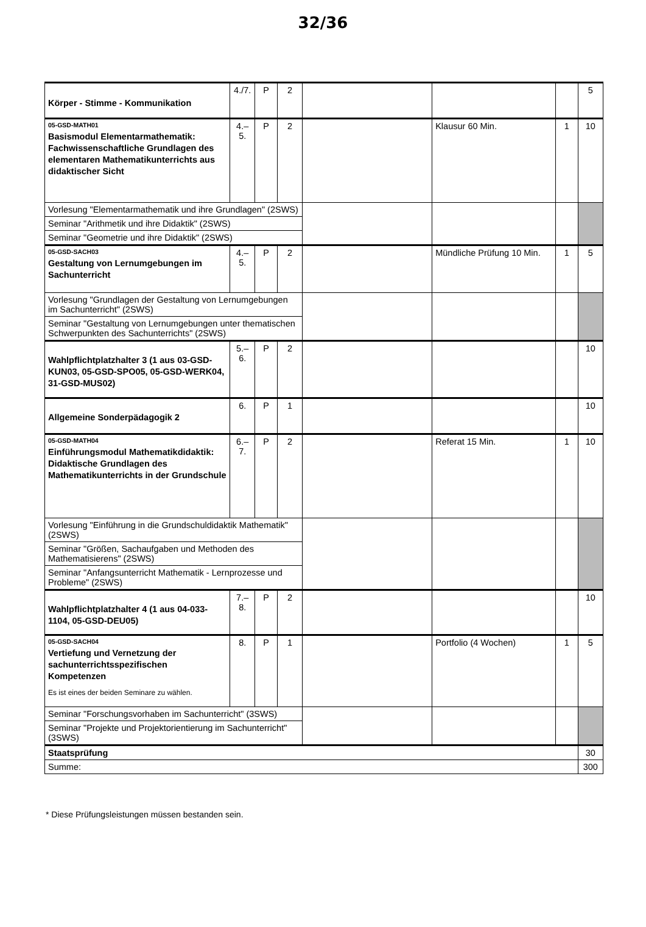32/36
| Körper - Stimme - Kommunikation | 4./7. | P | 2 | | | | 5 |
| 05-GSD-MATH01 Basismodul Elementarmathematik: Fachwissenschaftliche Grundlagen des elementaren Mathematikunterrichts aus didaktischer Sicht | 4.–5. | P | 2 | | Klausur 60 Min. | 1 | 10 |
| Vorlesung "Elementarmathematik und ihre Grundlagen" (2SWS) | | | | | | | |
| Seminar "Arithmetik und ihre Didaktik" (2SWS) | | | | | | | |
| Seminar "Geometrie und ihre Didaktik" (2SWS) | | | | | | | |
| 05-GSD-SACH03 Gestaltung von Lernumgebungen im Sachunterricht | 4.–5. | P | 2 | | Mündliche Prüfung 10 Min. | 1 | 5 |
| Vorlesung "Grundlagen der Gestaltung von Lernumgebungen im Sachunterricht" (2SWS) | | | | | | | |
| Seminar "Gestaltung von Lernumgebungen unter thematischen Schwerpunkten des Sachunterrichts" (2SWS) | | | | | | | |
| Wahlpflichtplatzhalter 3 (1 aus 03-GSD-KUN03, 05-GSD-SPO05, 05-GSD-WERK04, 31-GSD-MUS02) | 5.–6. | P | 2 | | | | 10 |
| Allgemeine Sonderpädagogik 2 | 6. | P | 1 | | | | 10 |
| 05-GSD-MATH04 Einführungsmodul Mathematikdidaktik: Didaktische Grundlagen des Mathematikunterrichts in der Grundschule | 6.–7. | P | 2 | | Referat 15 Min. | 1 | 10 |
| Vorlesung "Einführung in die Grundschuldidaktik Mathematik" (2SWS) | | | | | | | |
| Seminar "Größen, Sachaufgaben und Methoden des Mathematisierens" (2SWS) | | | | | | | |
| Seminar "Anfangsunterricht Mathematik - Lernprozesse und Probleme" (2SWS) | | | | | | | |
| Wahlpflichtplatzhalter 4 (1 aus 04-033-1104, 05-GSD-DEU05) | 7.–8. | P | 2 | | | | 10 |
| 05-GSD-SACH04 Vertiefung und Vernetzung der sachunterrichtsspezifischen Kompetenzen Es ist eines der beiden Seminare zu wählen. | 8. | P | 1 | | Portfolio (4 Wochen) | 1 | 5 |
| Seminar "Forschungsvorhaben im Sachunterricht" (3SWS) | | | | | | | |
| Seminar "Projekte und Projektorientierung im Sachunterricht" (3SWS) | | | | | | | |
| Staatsprüfung | | | | | | | 30 |
| Summe: | | | | | | | 300 |
* Diese Prüfungsleistungen müssen bestanden sein.